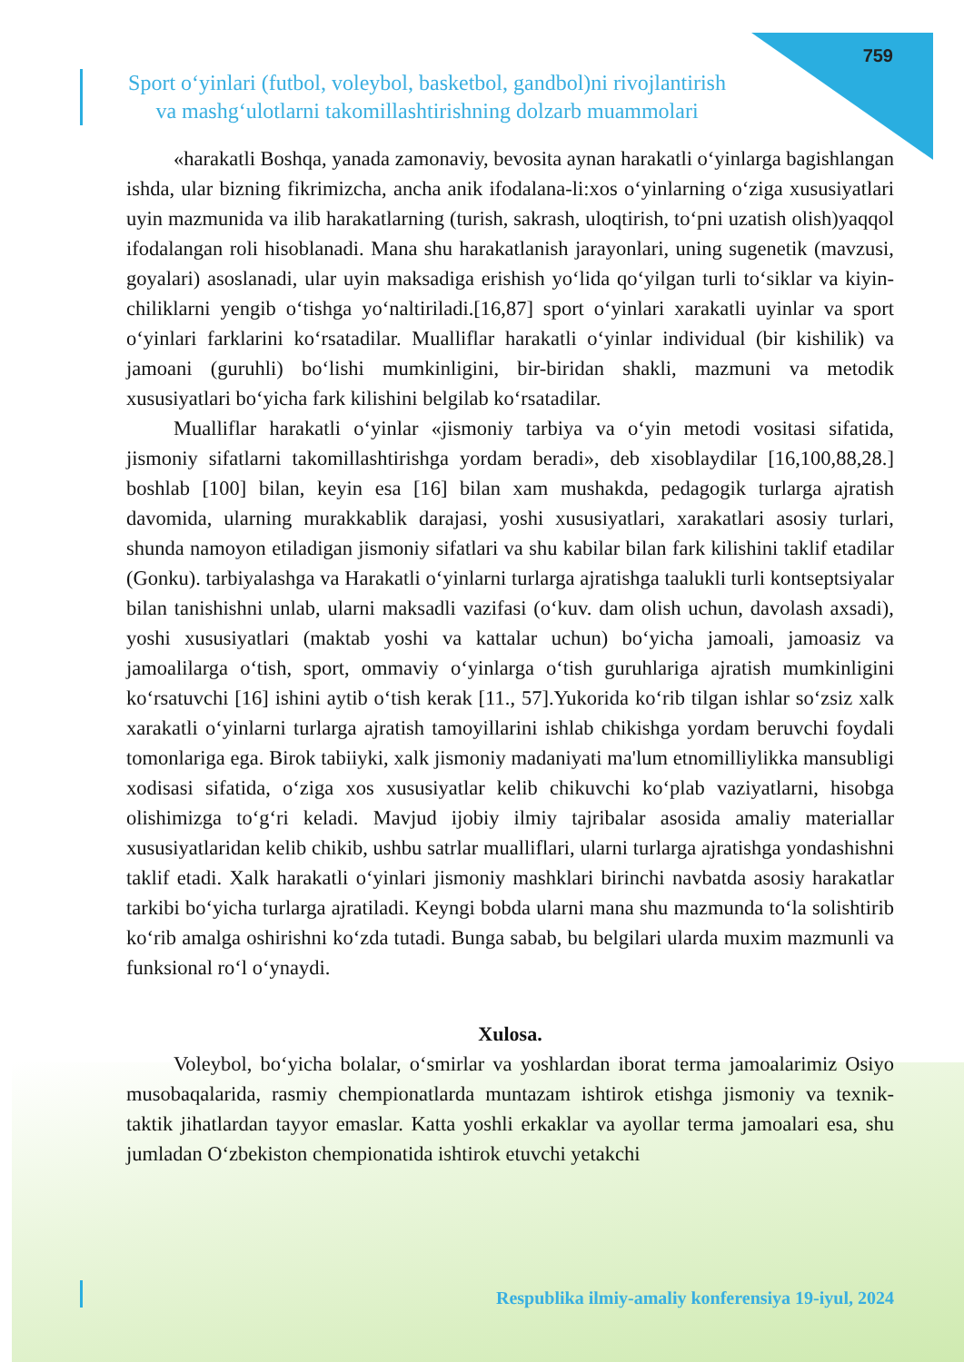759
Sport o‘yinlari (futbol, voleybol, basketbol, gandbol)ni rivojlantirish
va mashg‘ulotlarni takomillashtirishning dolzarb muammolari
«harakatli Boshqa, yanada zamonaviy, bevosita aynan harakatli o‘yinlarga bagishlangan ishda, ular bizning fikrimizcha, ancha anik ifodalana-li:xos o‘yinlarning o‘ziga xususiyatlari uyin mazmunida va ilib harakatlarning (turish, sakrash, uloqtirish, to‘pni uzatish olish)yaqqol ifodalangan roli hisoblanadi. Mana shu harakatlanish jarayonlari, uning sugenetik (mavzusi, goyalari) asoslanadi, ular uyin maksadiga erishish yo‘lida qo‘yilgan turli to‘siklar va kiyin-chiliklarni yengib o‘tishga yo‘naltiriladi.[16,87] sport o‘yinlari xarakatli uyinlar va sport o‘yinlari farklarini ko‘rsatadilar. Mualliflar harakatli o‘yinlar individual (bir kishilik) va jamoani (guruhli) bo‘lishi mumkinligini, bir-biridan shakli, mazmuni va metodik xususiyatlari bo‘yicha fark kilishini belgilab ko‘rsatadilar.
Mualliflar harakatli o‘yinlar «jismoniy tarbiya va o‘yin metodi vositasi sifatida, jismoniy sifatlarni takomillashtirishga yordam beradi», deb xisoblaydilar [16,100,88,28.] boshlab [100] bilan, keyin esa [16] bilan xam mushakda, pedagogik turlarga ajratish davomida, ularning murakkablik darajasi, yoshi xususiyatlari, xarakatlari asosiy turlari, shunda namoyon etiladigan jismoniy sifatlari va shu kabilar bilan fark kilishini taklif etadilar (Gonku). tarbiyalashga va Harakatli o‘yinlarni turlarga ajratishga taalukli turli kontseptsiyalar bilan tanishishni unlab, ularni maksadli vazifasi (o‘kuv. dam olish uchun, davolash axsadi), yoshi xususiyatlari (maktab yoshi va kattalar uchun) bo‘yicha jamoali, jamoasiz va jamoalilarga o‘tish, sport, ommaviy o‘yinlarga o‘tish guruhlariga ajratish mumkinligini ko‘rsatuvchi [16] ishini aytib o‘tish kerak [11., 57].Yukorida ko‘rib tilgan ishlar so‘zsiz xalk xarakatli o‘yinlarni turlarga ajratish tamoyillarini ishlab chikishga yordam beruvchi foydali tomonlariga ega. Birok tabiiyki, xalk jismoniy madaniyati ma'lum etnomilliylikka mansubligi xodisasi sifatida, o‘ziga xos xususiyatlar kelib chikuvchi ko‘plab vaziyatlarni, hisobga olishimizga to‘g‘ri keladi. Mavjud ijobiy ilmiy tajribalar asosida amaliy materiallar xususiyatlaridan kelib chikib, ushbu satrlar mualliflari, ularni turlarga ajratishga yondashishni taklif etadi. Xalk harakatli o‘yinlari jismoniy mashklari birinchi navbatda asosiy harakatlar tarkibi bo‘yicha turlarga ajratiladi. Keyngi bobda ularni mana shu mazmunda to‘la solishtirib ko‘rib amalga oshirishni ko‘zda tutadi. Bunga sabab, bu belgilari ularda muxim mazmunli va funksional ro‘l o‘ynaydi.
Xulosa.
Voleybol, bo‘yicha bolalar, o‘smirlar va yoshlardan iborat terma jamoalarimiz Osiyo musobaqalarida, rasmiy chempionatlarda muntazam ishtirok etishga jismoniy va texnik-taktik jihatlardan tayyor emaslar. Katta yoshli erkaklar va ayollar terma jamoalari esa, shu jumladan O‘zbekiston chempionatida ishtirok etuvchi yetakchi
Respublika ilmiy-amaliy konferensiya 19-iyul, 2024